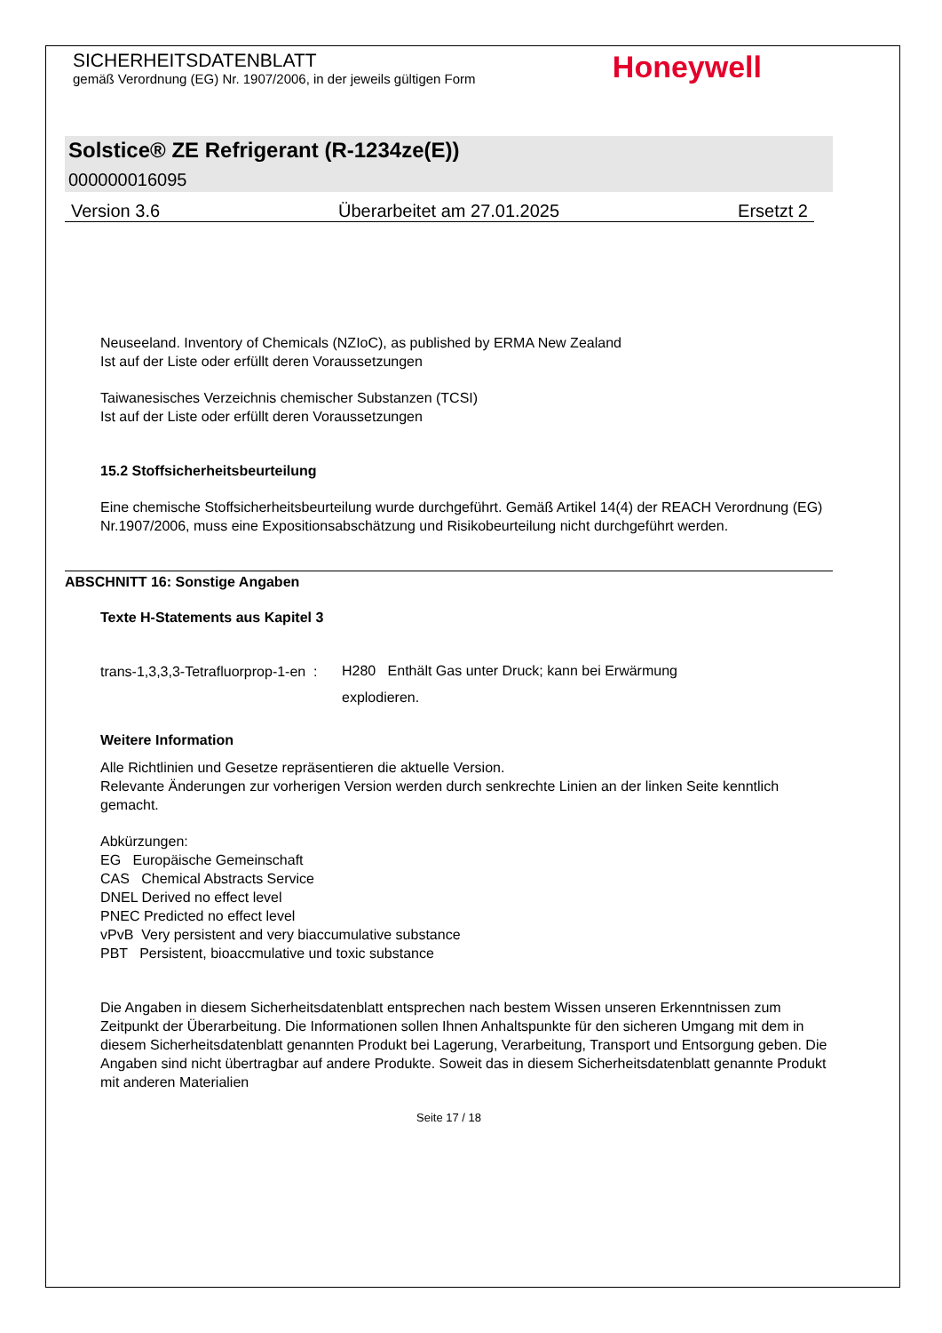SICHERHEITSDATENBLATT
gemäß Verordnung (EG) Nr. 1907/2006, in der jeweils gültigen Form
Honeywell
Solstice® ZE Refrigerant (R-1234ze(E))
000000016095
Version 3.6 Überarbeitet am 27.01.2025 Ersetzt 2
Neuseeland. Inventory of Chemicals (NZIoC), as published by ERMA New Zealand
Ist auf der Liste oder erfüllt deren Voraussetzungen
Taiwanesisches Verzeichnis chemischer Substanzen (TCSI)
Ist auf der Liste oder erfüllt deren Voraussetzungen
15.2 Stoffsicherheitsbeurteilung
Eine chemische Stoffsicherheitsbeurteilung wurde durchgeführt. Gemäß Artikel 14(4) der REACH Verordnung (EG) Nr.1907/2006, muss eine Expositionsabschätzung und Risikobeurteilung nicht durchgeführt werden.
ABSCHNITT 16: Sonstige Angaben
Texte H-Statements aus Kapitel 3
trans-1,3,3,3-Tetrafluorprop-1-en
:
H280 Enthält Gas unter Druck; kann bei Erwärmung explodieren.
Weitere Information
Alle Richtlinien und Gesetze repräsentieren die aktuelle Version.
Relevante Änderungen zur vorherigen Version werden durch senkrechte Linien an der linken Seite kenntlich gemacht.
Abkürzungen:
EG Europäische Gemeinschaft
CAS Chemical Abstracts Service
DNEL Derived no effect level
PNEC Predicted no effect level
vPvB Very persistent and very biaccumulative substance
PBT Persistent, bioaccmulative und toxic substance
Die Angaben in diesem Sicherheitsdatenblatt entsprechen nach bestem Wissen unseren Erkenntnissen zum Zeitpunkt der Überarbeitung. Die Informationen sollen Ihnen Anhaltspunkte für den sicheren Umgang mit dem in diesem Sicherheitsdatenblatt genannten Produkt bei Lagerung, Verarbeitung, Transport und Entsorgung geben. Die Angaben sind nicht übertragbar auf andere Produkte. Soweit das in diesem Sicherheitsdatenblatt genannte Produkt mit anderen Materialien
Seite 17 / 18